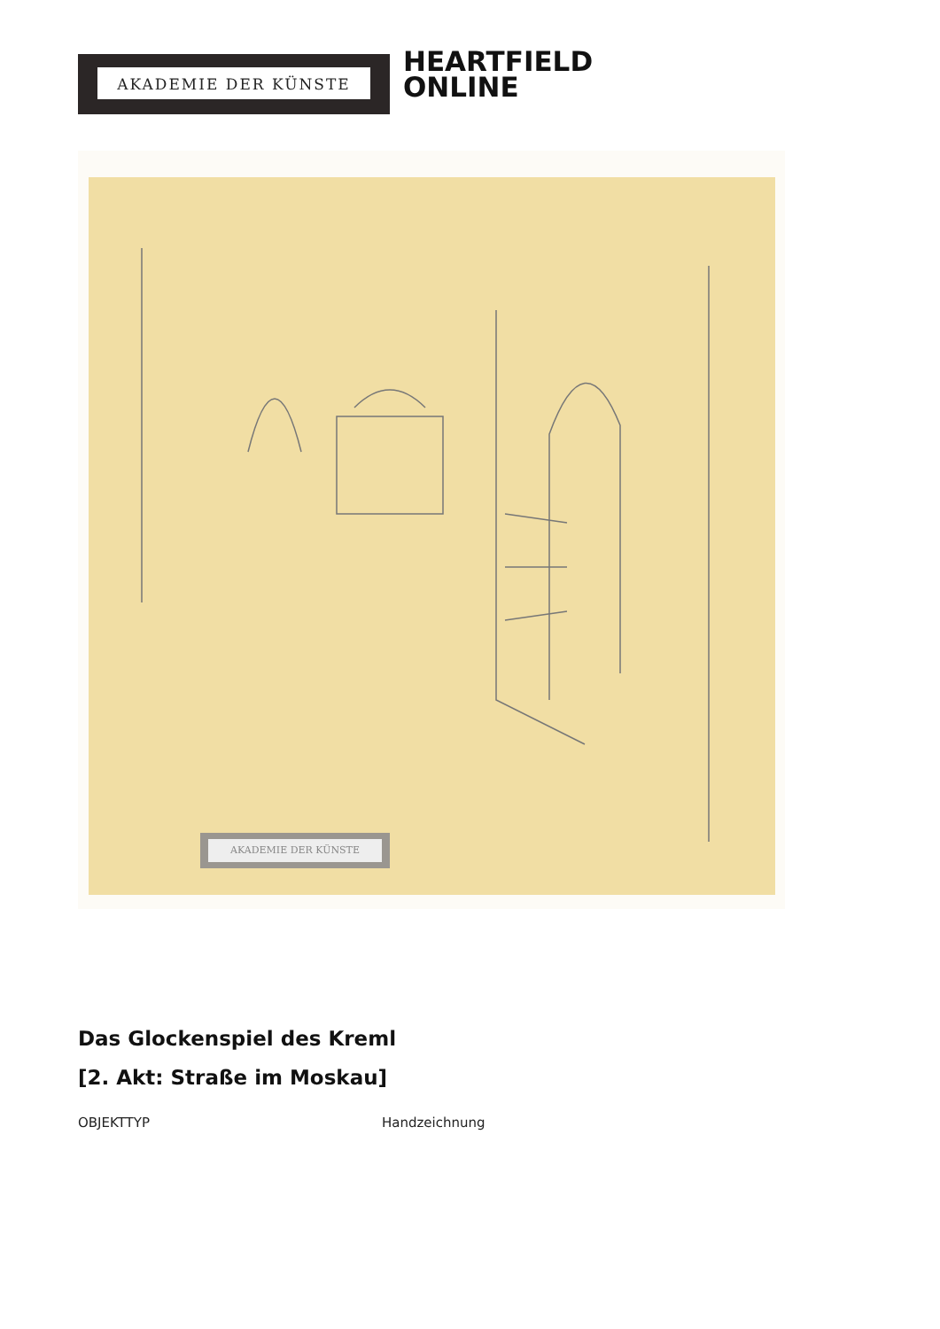AKADEMIE DER KÜNSTE
HEARTFIELD
ONLINE
AKADEMIE DER KÜNSTE
Das Glockenspiel des Kreml
[2. Akt: Straße im Moskau]
OBJEKTTYP Handzeichnung